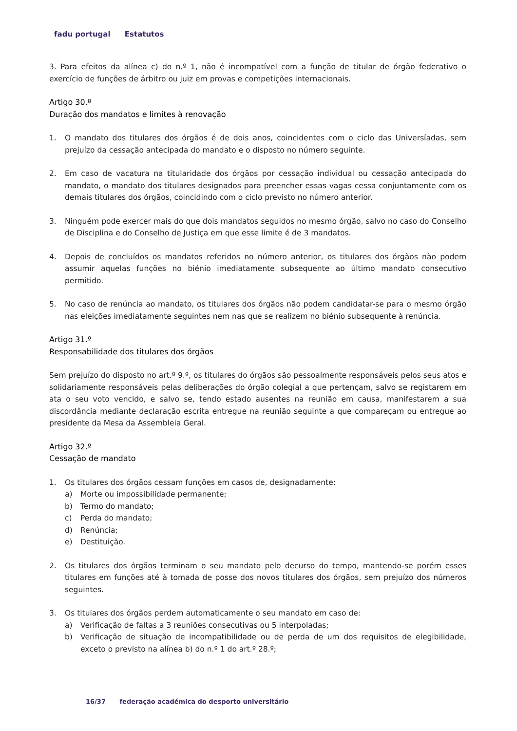fadu portugal Estatutos
3. Para efeitos da alínea c) do n.º 1, não é incompatível com a função de titular de órgão federativo o exercício de funções de árbitro ou juiz em provas e competições internacionais.
Artigo 30.º
Duração dos mandatos e limites à renovação
1. O mandato dos titulares dos órgãos é de dois anos, coincidentes com o ciclo das Universíadas, sem prejuízo da cessação antecipada do mandato e o disposto no número seguinte.
2. Em caso de vacatura na titularidade dos órgãos por cessação individual ou cessação antecipada do mandato, o mandato dos titulares designados para preencher essas vagas cessa conjuntamente com os demais titulares dos órgãos, coincidindo com o ciclo previsto no número anterior.
3. Ninguém pode exercer mais do que dois mandatos seguidos no mesmo órgão, salvo no caso do Conselho de Disciplina e do Conselho de Justiça em que esse limite é de 3 mandatos.
4. Depois de concluídos os mandatos referidos no número anterior, os titulares dos órgãos não podem assumir aquelas funções no biénio imediatamente subsequente ao último mandato consecutivo permitido.
5. No caso de renúncia ao mandato, os titulares dos órgãos não podem candidatar-se para o mesmo órgão nas eleições imediatamente seguintes nem nas que se realizem no biénio subsequente à renúncia.
Artigo 31.º
Responsabilidade dos titulares dos órgãos
Sem prejuízo do disposto no art.º 9.º, os titulares do órgãos são pessoalmente responsáveis pelos seus atos e solidariamente responsáveis pelas deliberações do órgão colegial a que pertençam, salvo se registarem em ata o seu voto vencido, e salvo se, tendo estado ausentes na reunião em causa, manifestarem a sua discordância mediante declaração escrita entregue na reunião seguinte a que compareçam ou entregue ao presidente da Mesa da Assembleia Geral.
Artigo 32.º
Cessação de mandato
1. Os titulares dos órgãos cessam funções em casos de, designadamente:
a) Morte ou impossibilidade permanente;
b) Termo do mandato;
c) Perda do mandato;
d) Renúncia;
e) Destituição.
2. Os titulares dos órgãos terminam o seu mandato pelo decurso do tempo, mantendo-se porém esses titulares em funções até à tomada de posse dos novos titulares dos órgãos, sem prejuízo dos números seguintes.
3. Os titulares dos órgãos perdem automaticamente o seu mandato em caso de:
a) Verificação de faltas a 3 reuniões consecutivas ou 5 interpoladas;
b) Verificação de situação de incompatibilidade ou de perda de um dos requisitos de elegibilidade, exceto o previsto na alínea b) do n.º 1 do art.º 28.º;
16/37 federação académica do desporto universitário